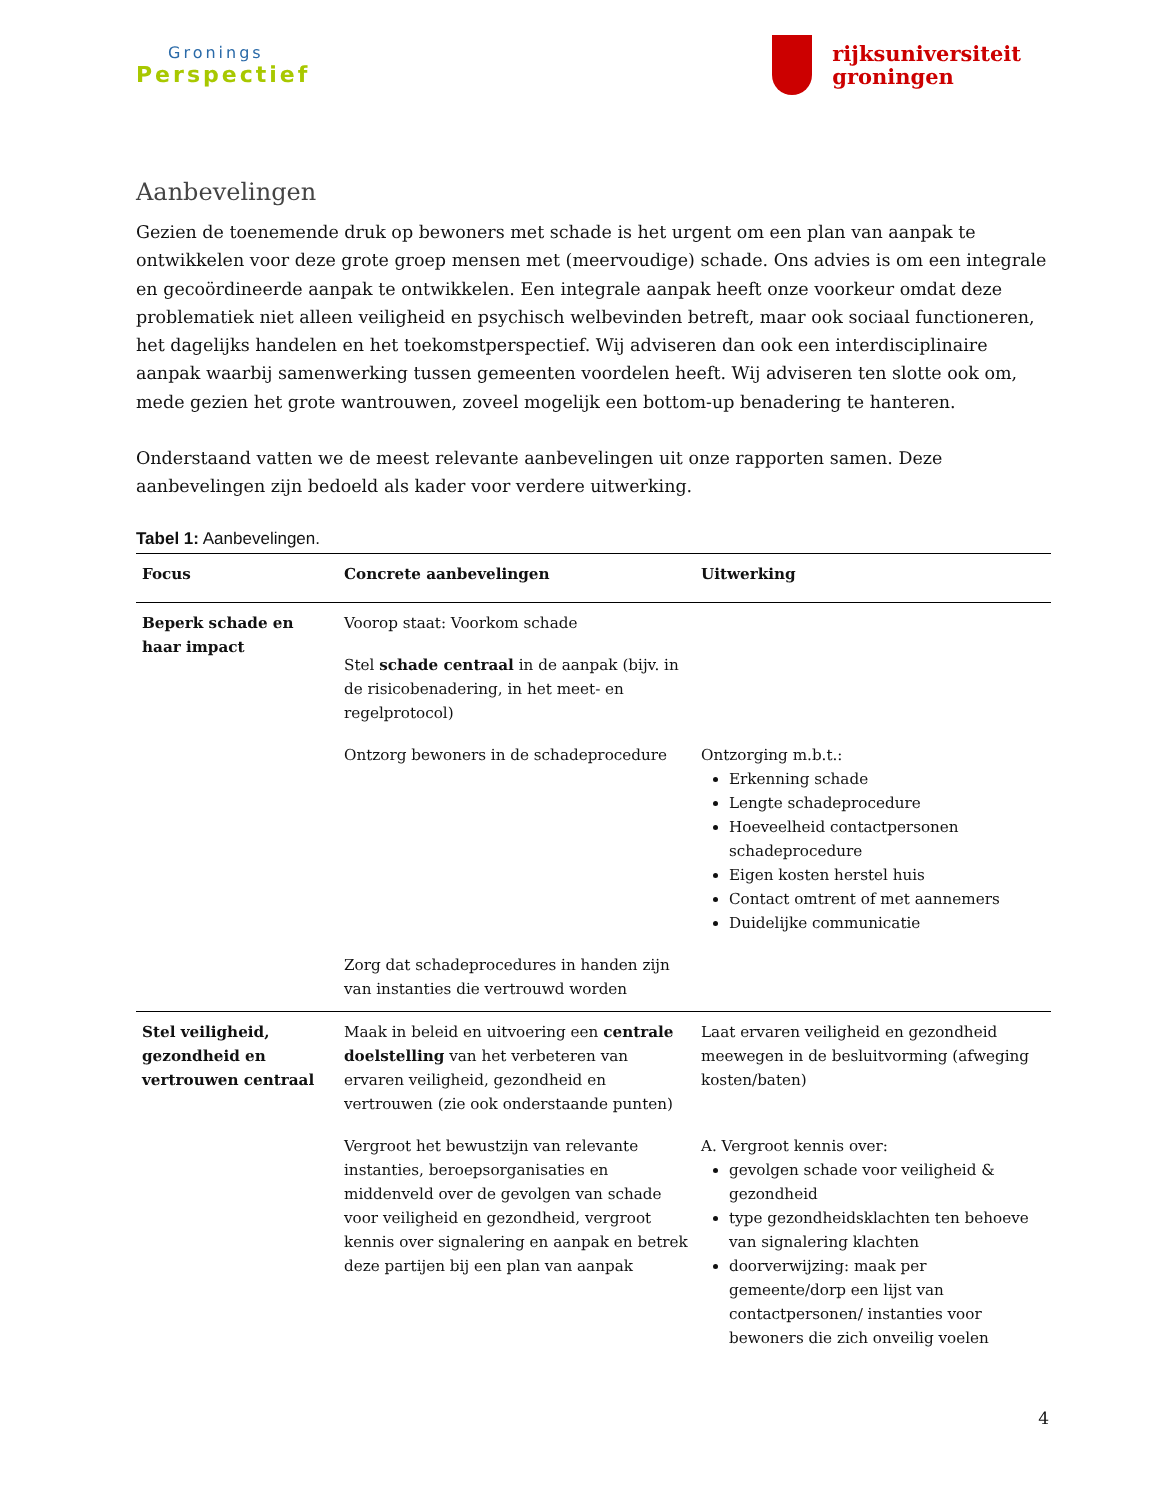Gronings
Perspectief
rijksuniversiteit
groningen
Aanbevelingen
Gezien de toenemende druk op bewoners met schade is het urgent om een plan van aanpak te ontwikkelen voor deze grote groep mensen met (meervoudige) schade. Ons advies is om een integrale en gecoördineerde aanpak te ontwikkelen. Een integrale aanpak heeft onze voorkeur omdat deze problematiek niet alleen veiligheid en psychisch welbevinden betreft, maar ook sociaal functioneren, het dagelijks handelen en het toekomstperspectief. Wij adviseren dan ook een interdisciplinaire aanpak waarbij samenwerking tussen gemeenten voordelen heeft. Wij adviseren ten slotte ook om, mede gezien het grote wantrouwen, zoveel mogelijk een bottom-up benadering te hanteren.
Onderstaand vatten we de meest relevante aanbevelingen uit onze rapporten samen. Deze aanbevelingen zijn bedoeld als kader voor verdere uitwerking.
Tabel 1: Aanbevelingen.
| Focus | Concrete aanbevelingen | Uitwerking |
| --- | --- | --- |
| Beperk schade en haar impact | Voorop staat: Voorkom schade | |
| | Stel schade centraal in de aanpak (bijv. in de risicobenadering, in het meet- en regelprotocol) | |
| | Ontzorg bewoners in de schadeprocedure | Ontzorging m.b.t.: Erkenning schade Lengte schadeprocedure Hoeveelheid contactpersonen schadeprocedure Eigen kosten herstel huis Contact omtrent of met aannemers Duidelijke communicatie |
| | Zorg dat schadeprocedures in handen zijn van instanties die vertrouwd worden | |
| Stel veiligheid, gezondheid en vertrouwen centraal | Maak in beleid en uitvoering een centrale doelstelling van het verbeteren van ervaren veiligheid, gezondheid en vertrouwen (zie ook onderstaande punten) | Laat ervaren veiligheid en gezondheid meewegen in de besluitvorming (afweging kosten/baten) |
| | Vergroot het bewustzijn van relevante instanties, beroepsorganisaties en middenveld over de gevolgen van schade voor veiligheid en gezondheid, vergroot kennis over signalering en aanpak en betrek deze partijen bij een plan van aanpak | A. Vergroot kennis over: gevolgen schade voor veiligheid & gezondheid type gezondheidsklachten ten behoeve van signalering klachten doorverwijzing: maak per gemeente/dorp een lijst van contactpersonen/ instanties voor bewoners die zich onveilig voelen |
4